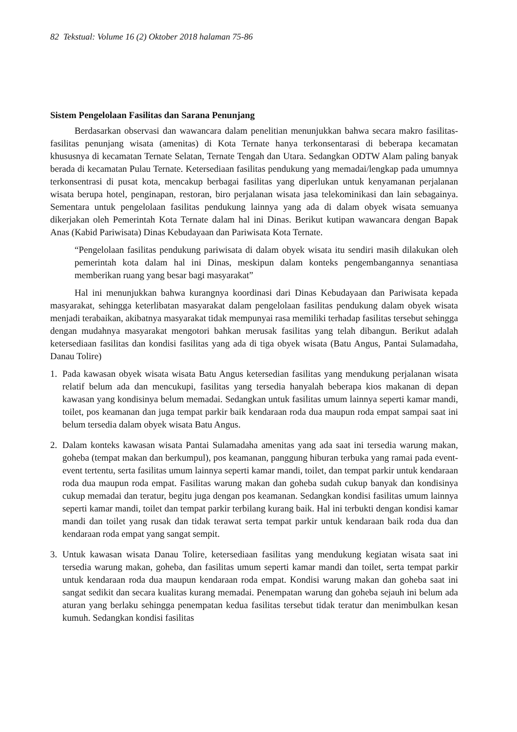82 Tekstual: Volume 16 (2) Oktober 2018 halaman 75-86
Sistem Pengelolaan Fasilitas dan Sarana Penunjang
Berdasarkan observasi dan wawancara dalam penelitian menunjukkan bahwa secara makro fasilitas-fasilitas penunjang wisata (amenitas) di Kota Ternate hanya terkonsentarasi di beberapa kecamatan khususnya di kecamatan Ternate Selatan, Ternate Tengah dan Utara. Sedangkan ODTW Alam paling banyak berada di kecamatan Pulau Ternate. Ketersediaan fasilitas pendukung yang memadai/lengkap pada umumnya terkonsentrasi di pusat kota, mencakup berbagai fasilitas yang diperlukan untuk kenyamanan perjalanan wisata berupa hotel, penginapan, restoran, biro perjalanan wisata jasa telekominikasi dan lain sebagainya. Sementara untuk pengelolaan fasilitas pendukung lainnya yang ada di dalam obyek wisata semuanya dikerjakan oleh Pemerintah Kota Ternate dalam hal ini Dinas. Berikut kutipan wawancara dengan Bapak Anas (Kabid Pariwisata) Dinas Kebudayaan dan Pariwisata Kota Ternate.
“Pengelolaan fasilitas pendukung pariwisata di dalam obyek wisata itu sendiri masih dilakukan oleh pemerintah kota dalam hal ini Dinas, meskipun dalam konteks pengembangannya senantiasa memberikan ruang yang besar bagi masyarakat”
Hal ini menunjukkan bahwa kurangnya koordinasi dari Dinas Kebudayaan dan Pariwisata kepada masyarakat, sehingga keterlibatan masyarakat dalam pengelolaan fasilitas pendukung dalam obyek wisata menjadi terabaikan, akibatnya masyarakat tidak mempunyai rasa memiliki terhadap fasilitas tersebut sehingga dengan mudahnya masyarakat mengotori bahkan merusak fasilitas yang telah dibangun. Berikut adalah ketersediaan fasilitas dan kondisi fasilitas yang ada di tiga obyek wisata (Batu Angus, Pantai Sulamadaha, Danau Tolire)
1. Pada kawasan obyek wisata wisata Batu Angus ketersedian fasilitas yang mendukung perjalanan wisata relatif belum ada dan mencukupi, fasilitas yang tersedia hanyalah beberapa kios makanan di depan kawasan yang kondisinya belum memadai. Sedangkan untuk fasilitas umum lainnya seperti kamar mandi, toilet, pos keamanan dan juga tempat parkir baik kendaraan roda dua maupun roda empat sampai saat ini belum tersedia dalam obyek wisata Batu Angus.
2. Dalam konteks kawasan wisata Pantai Sulamadaha amenitas yang ada saat ini tersedia warung makan, goheba (tempat makan dan berkumpul), pos keamanan, panggung hiburan terbuka yang ramai pada event-event tertentu, serta fasilitas umum lainnya seperti kamar mandi, toilet, dan tempat parkir untuk kendaraan roda dua maupun roda empat. Fasilitas warung makan dan goheba sudah cukup banyak dan kondisinya cukup memadai dan teratur, begitu juga dengan pos keamanan. Sedangkan kondisi fasilitas umum lainnya seperti kamar mandi, toilet dan tempat parkir terbilang kurang baik. Hal ini terbukti dengan kondisi kamar mandi dan toilet yang rusak dan tidak terawat serta tempat parkir untuk kendaraan baik roda dua dan kendaraan roda empat yang sangat sempit.
3. Untuk kawasan wisata Danau Tolire, ketersediaan fasilitas yang mendukung kegiatan wisata saat ini tersedia warung makan, goheba, dan fasilitas umum seperti kamar mandi dan toilet, serta tempat parkir untuk kendaraan roda dua maupun kendaraan roda empat. Kondisi warung makan dan goheba saat ini sangat sedikit dan secara kualitas kurang memadai. Penempatan warung dan goheba sejauh ini belum ada aturan yang berlaku sehingga penempatan kedua fasilitas tersebut tidak teratur dan menimbulkan kesan kumuh. Sedangkan kondisi fasilitas